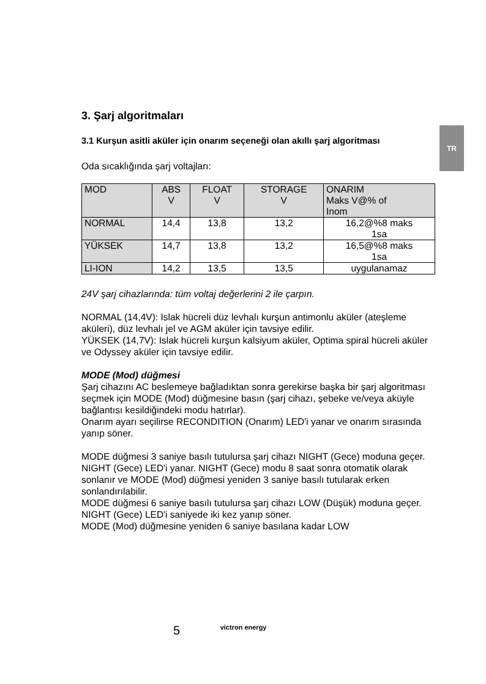TR
3. Şarj algoritmaları
3.1 Kurşun asitli aküler için onarım seçeneği olan akıllı şarj algoritması
Oda sıcaklığında şarj voltajları:
| MOD | ABS V | FLOAT V | STORAGE V | ONARIM Maks V@% of Inom |
| NORMAL | 14,4 | 13,8 | 13,2 | 16,2@%8 maks 1sa |
| YÜKSEK | 14,7 | 13,8 | 13,2 | 16,5@%8 maks 1sa |
| LI-ION | 14,2 | 13,5 | 13,5 | uygulanamaz |
24V şarj cihazlarında: tüm voltaj değerlerini 2 ile çarpın.
NORMAL (14,4V): Islak hücreli düz levhalı kurşun antimonlu aküler (ateşleme aküleri), düz levhalı jel ve AGM aküler için tavsiye edilir.
YÜKSEK (14,7V): Islak hücreli kurşun kalsiyum aküler, Optima spiral hücreli aküler ve Odyssey aküler için tavsiye edilir.
MODE (Mod) düğmesi
Şarj cihazını AC beslemeye bağladıktan sonra gerekirse başka bir şarj algoritması seçmek için MODE (Mod) düğmesine basın (şarj cihazı, şebeke ve/veya aküyle bağlantısı kesildiğindeki modu hatırlar).
Onarım ayarı seçilirse RECONDITION (Onarım) LED'i yanar ve onarım sırasında yanıp söner.
MODE düğmesi 3 saniye basılı tutulursa şarj cihazı NIGHT (Gece) moduna geçer. NIGHT (Gece) LED'i yanar. NIGHT (Gece) modu 8 saat sonra otomatik olarak sonlanır ve MODE (Mod) düğmesi yeniden 3 saniye basılı tutularak erken sonlandırılabilir.
MODE düğmesi 6 saniye basılı tutulursa şarj cihazı LOW (Düşük) moduna geçer. NIGHT (Gece) LED'i saniyede iki kez yanıp söner.
MODE (Mod) düğmesine yeniden 6 saniye basılana kadar LOW
5 victron energy